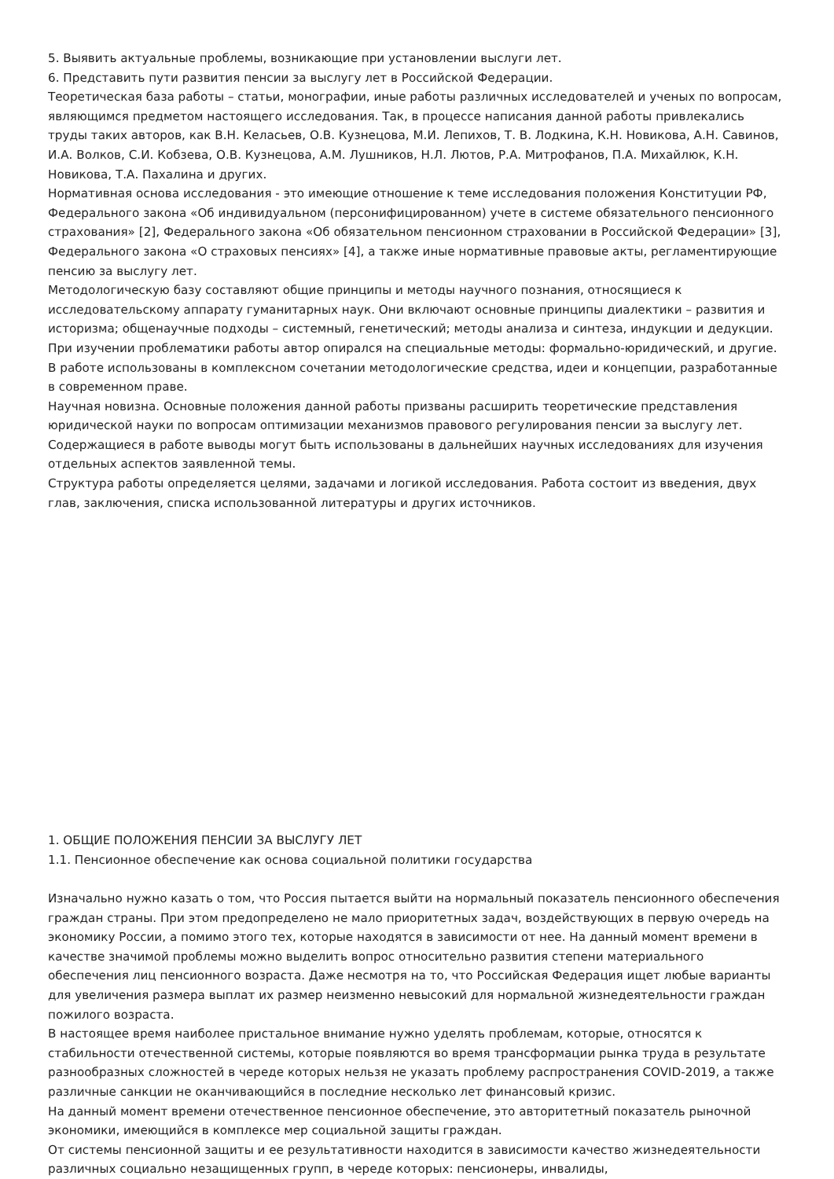5. Выявить актуальные проблемы, возникающие при установлении выслуги лет.
6. Представить пути развития пенсии за выслугу лет в Российской Федерации.
Теоретическая база работы – статьи, монографии, иные работы различных исследователей и ученых по вопросам, являющимся предметом настоящего исследования. Так, в процессе написания данной работы привлекались труды таких авторов, как В.Н. Келасьев, О.В. Кузнецова, М.И. Лепихов, Т. В. Лодкина, К.Н. Новикова, А.Н. Савинов, И.А. Волков, С.И. Кобзева, О.В. Кузнецова, А.М. Лушников, Н.Л. Лютов, Р.А. Митрофанов, П.А. Михайлюк, К.Н. Новикова, Т.А. Пахалина и других.
Нормативная основа исследования - это имеющие отношение к теме исследования положения Конституции РФ, Федерального закона «Об индивидуальном (персонифицированном) учете в системе обязательного пенсионного страхования» [2], Федерального закона «Об обязательном пенсионном страховании в Российской Федерации» [3], Федерального закона «О страховых пенсиях» [4], а также иные нормативные правовые акты, регламентирующие пенсию за выслугу лет.
Методологическую базу составляют общие принципы и методы научного познания, относящиеся к исследовательскому аппарату гуманитарных наук. Они включают основные принципы диалектики – развития и историзма; общенаучные подходы – системный, генетический; методы анализа и синтеза, индукции и дедукции. При изучении проблематики работы автор опирался на специальные методы: формально-юридический, и другие. В работе использованы в комплексном сочетании методологические средства, идеи и концепции, разработанные в современном праве.
Научная новизна. Основные положения данной работы призваны расширить теоретические представления юридической науки по вопросам оптимизации механизмов правового регулирования пенсии за выслугу лет. Содержащиеся в работе выводы могут быть использованы в дальнейших научных исследованиях для изучения отдельных аспектов заявленной темы.
Структура работы определяется целями, задачами и логикой исследования. Работа состоит из введения, двух глав, заключения, списка использованной литературы и других источников.
1. ОБЩИЕ ПОЛОЖЕНИЯ ПЕНСИИ ЗА ВЫСЛУГУ ЛЕТ
1.1. Пенсионное обеспечение как основа социальной политики государства
Изначально нужно казать о том, что Россия пытается выйти на нормальный показатель пенсионного обеспечения граждан страны. При этом предопределено не мало приоритетных задач, воздействующих в первую очередь на экономику России, а помимо этого тех, которые находятся в зависимости от нее. На данный момент времени в качестве значимой проблемы можно выделить вопрос относительно развития степени материального обеспечения лиц пенсионного возраста. Даже несмотря на то, что Российская Федерация ищет любые варианты для увеличения размера выплат их размер неизменно невысокий для нормальной жизнедеятельности граждан пожилого возраста.
В настоящее время наиболее пристальное внимание нужно уделять проблемам, которые, относятся к стабильности отечественной системы, которые появляются во время трансформации рынка труда в результате разнообразных сложностей в череде которых нельзя не указать проблему распространения COVID-2019, а также различные санкции не оканчивающийся в последние несколько лет финансовый кризис.
На данный момент времени отечественное пенсионное обеспечение, это авторитетный показатель рыночной экономики, имеющийся в комплексе мер социальной защиты граждан.
От системы пенсионной защиты и ее результативности находится в зависимости качество жизнедеятельности различных социально незащищенных групп, в череде которых: пенсионеры, инвалиды,